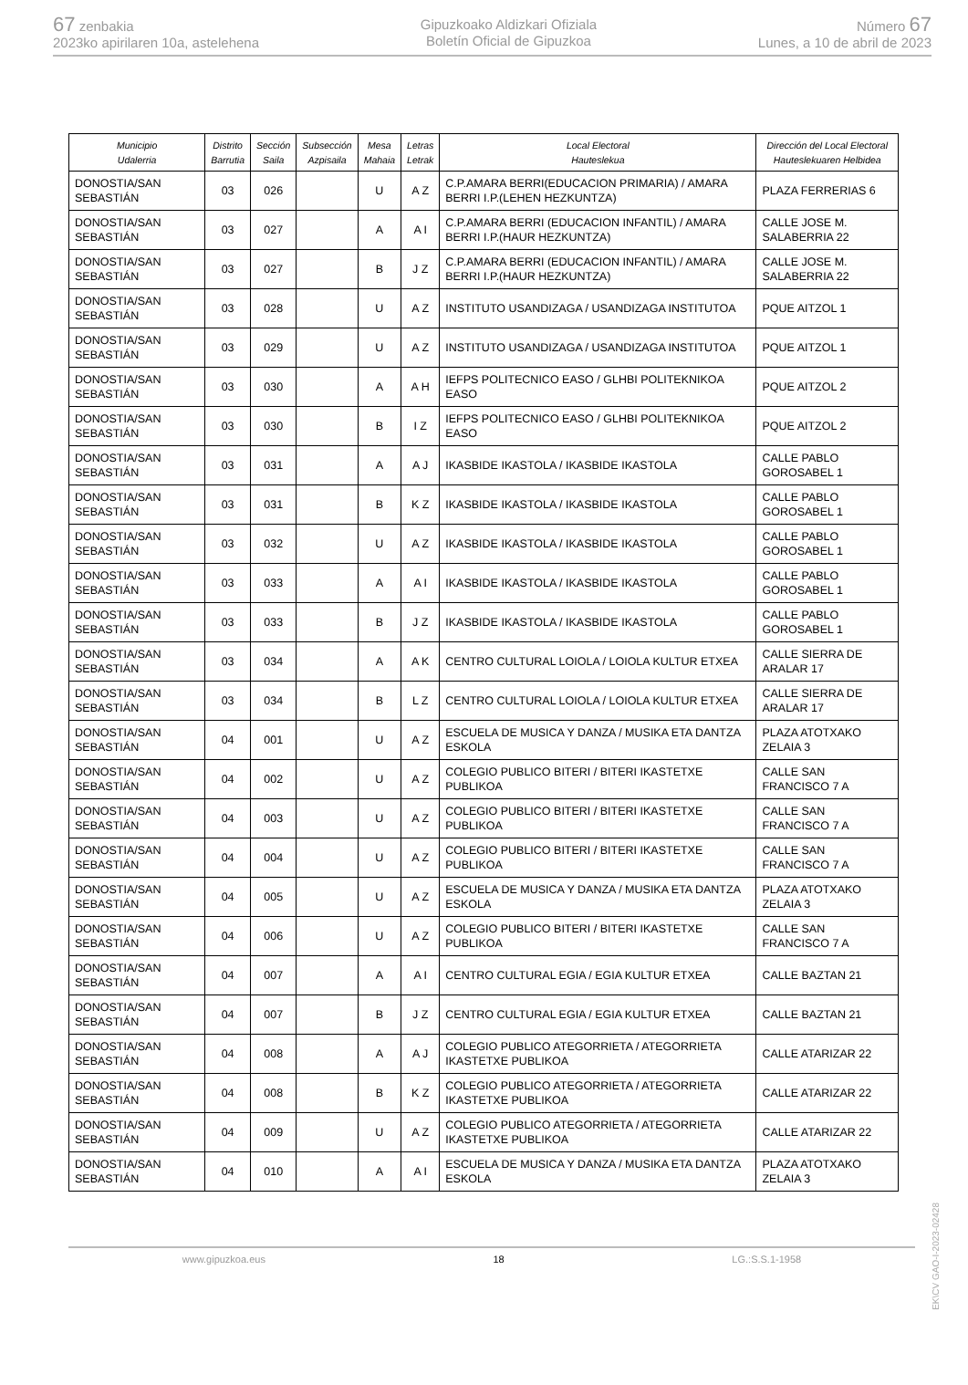67 zenbakia
2023ko apirilaren 10a, astelehena
Gipuzkoako Aldizkari Ofiziala
Boletín Oficial de Gipuzkoa
Número 67
Lunes, a 10 de abril de 2023
| Municipio Udalerria | Distrito Barrutia | Sección Saila | Subsección Azpisaila | Mesa Mahaia | Letras Letrak | Local Electoral Hauteslekua | Dirección del Local Electoral Hauteslekuaren Helbidea |
| --- | --- | --- | --- | --- | --- | --- | --- |
| DONOSTIA/SAN SEBASTIÁN | 03 | 026 | | U | A Z | C.P.AMARA BERRI(EDUCACION PRIMARIA) / AMARA BERRI I.P.(LEHEN HEZKUNTZA) | PLAZA FERRERIAS 6 |
| DONOSTIA/SAN SEBASTIÁN | 03 | 027 | | A | A I | C.P.AMARA BERRI (EDUCACION INFANTIL) / AMARA BERRI I.P.(HAUR HEZKUNTZA) | CALLE JOSE M. SALABERRIA 22 |
| DONOSTIA/SAN SEBASTIÁN | 03 | 027 | | B | J Z | C.P.AMARA BERRI (EDUCACION INFANTIL) / AMARA BERRI I.P.(HAUR HEZKUNTZA) | CALLE JOSE M. SALABERRIA 22 |
| DONOSTIA/SAN SEBASTIÁN | 03 | 028 | | U | A Z | INSTITUTO USANDIZAGA / USANDIZAGA INSTITUTOA | PQUE AITZOL 1 |
| DONOSTIA/SAN SEBASTIÁN | 03 | 029 | | U | A Z | INSTITUTO USANDIZAGA / USANDIZAGA INSTITUTOA | PQUE AITZOL 1 |
| DONOSTIA/SAN SEBASTIÁN | 03 | 030 | | A | A H | IEFPS POLITECNICO EASO / GLHBI POLITEKNIKOA EASO | PQUE AITZOL 2 |
| DONOSTIA/SAN SEBASTIÁN | 03 | 030 | | B | I Z | IEFPS POLITECNICO EASO / GLHBI POLITEKNIKOA EASO | PQUE AITZOL 2 |
| DONOSTIA/SAN SEBASTIÁN | 03 | 031 | | A | A J | IKASBIDE IKASTOLA / IKASBIDE IKASTOLA | CALLE PABLO GOROSABEL 1 |
| DONOSTIA/SAN SEBASTIÁN | 03 | 031 | | B | K Z | IKASBIDE IKASTOLA / IKASBIDE IKASTOLA | CALLE PABLO GOROSABEL 1 |
| DONOSTIA/SAN SEBASTIÁN | 03 | 032 | | U | A Z | IKASBIDE IKASTOLA / IKASBIDE IKASTOLA | CALLE PABLO GOROSABEL 1 |
| DONOSTIA/SAN SEBASTIÁN | 03 | 033 | | A | A I | IKASBIDE IKASTOLA / IKASBIDE IKASTOLA | CALLE PABLO GOROSABEL 1 |
| DONOSTIA/SAN SEBASTIÁN | 03 | 033 | | B | J Z | IKASBIDE IKASTOLA / IKASBIDE IKASTOLA | CALLE PABLO GOROSABEL 1 |
| DONOSTIA/SAN SEBASTIÁN | 03 | 034 | | A | A K | CENTRO CULTURAL LOIOLA / LOIOLA KULTUR ETXEA | CALLE SIERRA DE ARALAR 17 |
| DONOSTIA/SAN SEBASTIÁN | 03 | 034 | | B | L Z | CENTRO CULTURAL LOIOLA / LOIOLA KULTUR ETXEA | CALLE SIERRA DE ARALAR 17 |
| DONOSTIA/SAN SEBASTIÁN | 04 | 001 | | U | A Z | ESCUELA DE MUSICA Y DANZA / MUSIKA ETA DANTZA ESKOLA | PLAZA ATOTXAKO ZELAIA 3 |
| DONOSTIA/SAN SEBASTIÁN | 04 | 002 | | U | A Z | COLEGIO PUBLICO BITERI / BITERI IKASTETXE PUBLIKOA | CALLE SAN FRANCISCO 7 A |
| DONOSTIA/SAN SEBASTIÁN | 04 | 003 | | U | A Z | COLEGIO PUBLICO BITERI / BITERI IKASTETXE PUBLIKOA | CALLE SAN FRANCISCO 7 A |
| DONOSTIA/SAN SEBASTIÁN | 04 | 004 | | U | A Z | COLEGIO PUBLICO BITERI / BITERI IKASTETXE PUBLIKOA | CALLE SAN FRANCISCO 7 A |
| DONOSTIA/SAN SEBASTIÁN | 04 | 005 | | U | A Z | ESCUELA DE MUSICA Y DANZA / MUSIKA ETA DANTZA ESKOLA | PLAZA ATOTXAKO ZELAIA 3 |
| DONOSTIA/SAN SEBASTIÁN | 04 | 006 | | U | A Z | COLEGIO PUBLICO BITERI / BITERI IKASTETXE PUBLIKOA | CALLE SAN FRANCISCO 7 A |
| DONOSTIA/SAN SEBASTIÁN | 04 | 007 | | A | A I | CENTRO CULTURAL EGIA / EGIA KULTUR ETXEA | CALLE BAZTAN 21 |
| DONOSTIA/SAN SEBASTIÁN | 04 | 007 | | B | J Z | CENTRO CULTURAL EGIA / EGIA KULTUR ETXEA | CALLE BAZTAN 21 |
| DONOSTIA/SAN SEBASTIÁN | 04 | 008 | | A | A J | COLEGIO PUBLICO ATEGORRIETA / ATEGORRIETA IKASTETXE PUBLIKOA | CALLE ATARIZAR 22 |
| DONOSTIA/SAN SEBASTIÁN | 04 | 008 | | B | K Z | COLEGIO PUBLICO ATEGORRIETA / ATEGORRIETA IKASTETXE PUBLIKOA | CALLE ATARIZAR 22 |
| DONOSTIA/SAN SEBASTIÁN | 04 | 009 | | U | A Z | COLEGIO PUBLICO ATEGORRIETA / ATEGORRIETA IKASTETXE PUBLIKOA | CALLE ATARIZAR 22 |
| DONOSTIA/SAN SEBASTIÁN | 04 | 010 | | A | A I | ESCUELA DE MUSICA Y DANZA / MUSIKA ETA DANTZA ESKOLA | PLAZA ATOTXAKO ZELAIA 3 |
www.gipuzkoa.eus 18 LG.:S.S.1-1958
EK\CV GAO-I-2023-02428